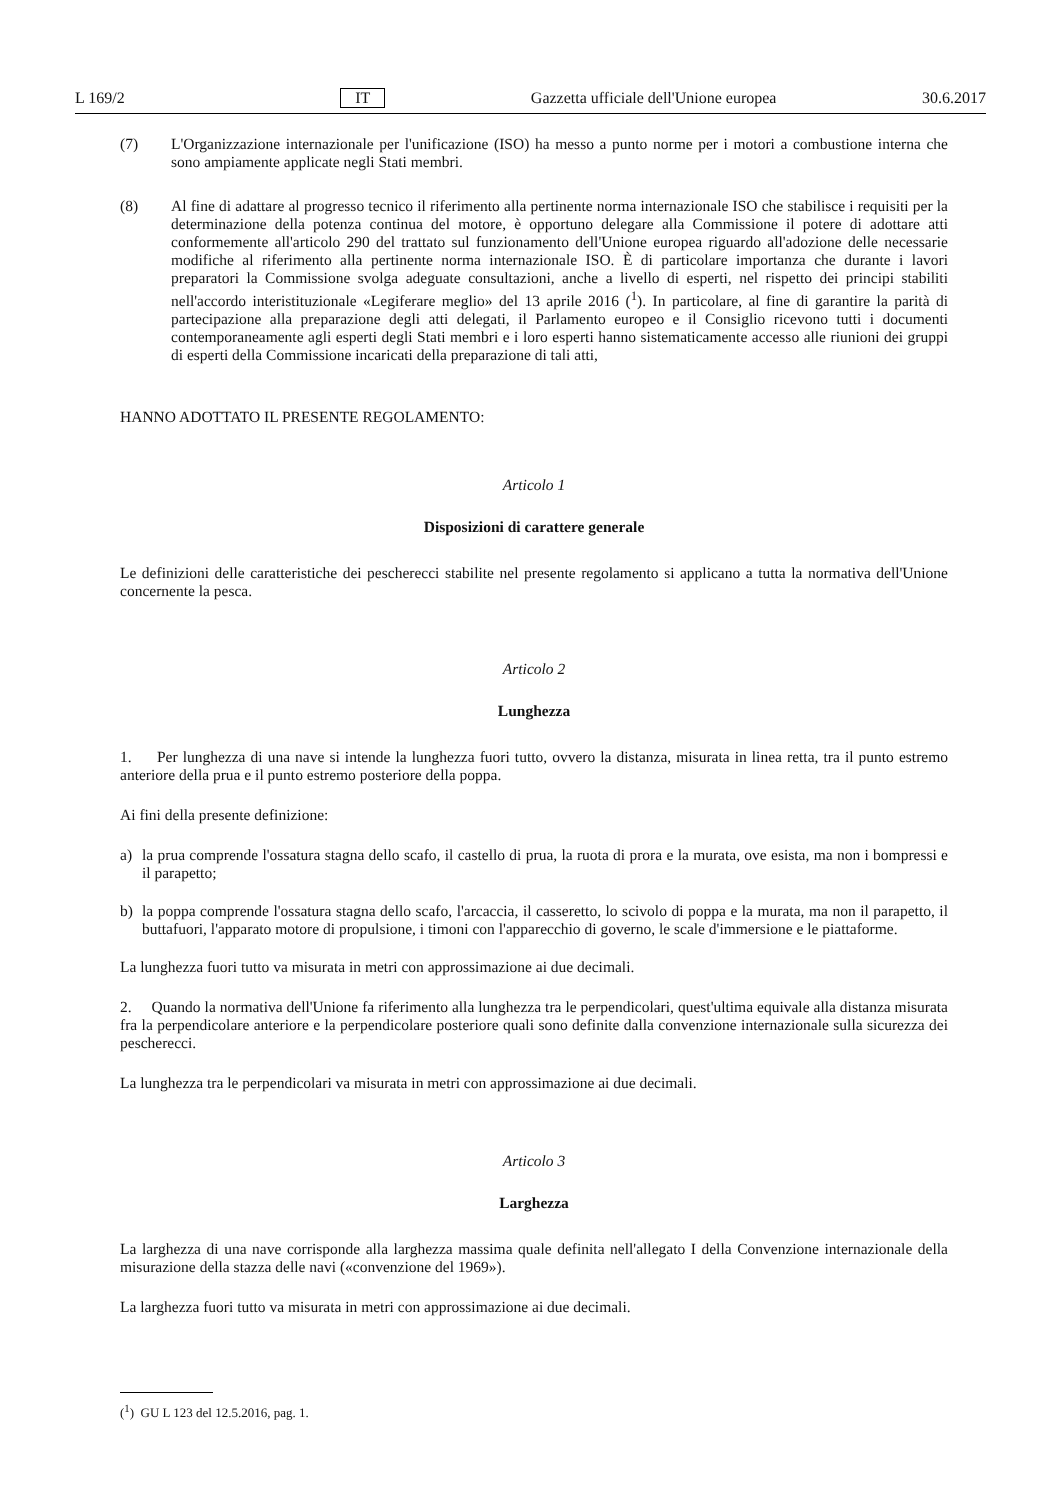L 169/2 IT Gazzetta ufficiale dell'Unione europea 30.6.2017
(7) L'Organizzazione internazionale per l'unificazione (ISO) ha messo a punto norme per i motori a combustione interna che sono ampiamente applicate negli Stati membri.
(8) Al fine di adattare al progresso tecnico il riferimento alla pertinente norma internazionale ISO che stabilisce i requisiti per la determinazione della potenza continua del motore, è opportuno delegare alla Commissione il potere di adottare atti conformemente all'articolo 290 del trattato sul funzionamento dell'Unione europea riguardo all'adozione delle necessarie modifiche al riferimento alla pertinente norma internazionale ISO. È di particolare importanza che durante i lavori preparatori la Commissione svolga adeguate consultazioni, anche a livello di esperti, nel rispetto dei principi stabiliti nell'accordo interistituzionale «Legiferare meglio» del 13 aprile 2016 (<sup>1</sup>). In particolare, al fine di garantire la parità di partecipazione alla preparazione degli atti delegati, il Parlamento europeo e il Consiglio ricevono tutti i documenti contemporaneamente agli esperti degli Stati membri e i loro esperti hanno sistematicamente accesso alle riunioni dei gruppi di esperti della Commissione incaricati della preparazione di tali atti,
HANNO ADOTTATO IL PRESENTE REGOLAMENTO:
Articolo 1
Disposizioni di carattere generale
Le definizioni delle caratteristiche dei pescherecci stabilite nel presente regolamento si applicano a tutta la normativa dell'Unione concernente la pesca.
Articolo 2
Lunghezza
1. Per lunghezza di una nave si intende la lunghezza fuori tutto, ovvero la distanza, misurata in linea retta, tra il punto estremo anteriore della prua e il punto estremo posteriore della poppa.
Ai fini della presente definizione:
a) la prua comprende l'ossatura stagna dello scafo, il castello di prua, la ruota di prora e la murata, ove esista, ma non i bompressi e il parapetto;
b) la poppa comprende l'ossatura stagna dello scafo, l'arcaccia, il casseretto, lo scivolo di poppa e la murata, ma non il parapetto, il buttafuori, l'apparato motore di propulsione, i timoni con l'apparecchio di governo, le scale d'immersione e le piattaforme.
La lunghezza fuori tutto va misurata in metri con approssimazione ai due decimali.
2. Quando la normativa dell'Unione fa riferimento alla lunghezza tra le perpendicolari, quest'ultima equivale alla distanza misurata fra la perpendicolare anteriore e la perpendicolare posteriore quali sono definite dalla convenzione internazionale sulla sicurezza dei pescherecci.
La lunghezza tra le perpendicolari va misurata in metri con approssimazione ai due decimali.
Articolo 3
Larghezza
La larghezza di una nave corrisponde alla larghezza massima quale definita nell'allegato I della Convenzione interna­zionale della misurazione della stazza delle navi («convenzione del 1969»).
La larghezza fuori tutto va misurata in metri con approssimazione ai due decimali.
(<sup>1</sup>) GU L 123 del 12.5.2016, pag. 1.